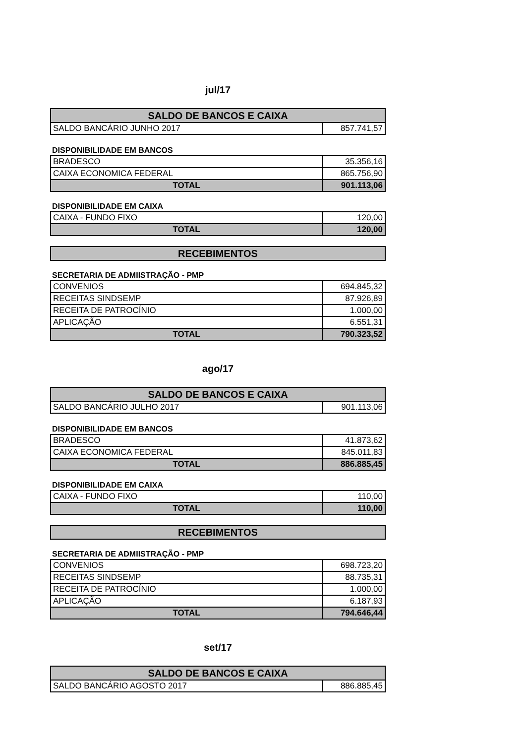jul/17
| SALDO DE BANCOS E CAIXA | |
| --- | --- |
| SALDO BANCÁRIO JUNHO 2017 | 857.741,57 |
DISPONIBILIDADE EM BANCOS
| BRADESCO | 35.356,16 |
| CAIXA ECONOMICA FEDERAL | 865.756,90 |
| TOTAL | 901.113,06 |
DISPONIBILIDADE EM CAIXA
| CAIXA - FUNDO FIXO | 120,00 |
| TOTAL | 120,00 |
| RECEBIMENTOS |
| --- |
SECRETARIA DE ADMIISTRAÇÃO - PMP
| CONVENIOS | 694.845,32 |
| RECEITAS SINDSEMP | 87.926,89 |
| RECEITA DE PATROCÍNIO | 1.000,00 |
| APLICAÇÃO | 6.551,31 |
| TOTAL | 790.323,52 |
ago/17
| SALDO DE BANCOS E CAIXA | |
| --- | --- |
| SALDO BANCÁRIO JULHO 2017 | 901.113,06 |
DISPONIBILIDADE EM BANCOS
| BRADESCO | 41.873,62 |
| CAIXA ECONOMICA FEDERAL | 845.011,83 |
| TOTAL | 886.885,45 |
DISPONIBILIDADE EM CAIXA
| CAIXA - FUNDO FIXO | 110,00 |
| TOTAL | 110,00 |
| RECEBIMENTOS |
| --- |
SECRETARIA DE ADMIISTRAÇÃO - PMP
| CONVENIOS | 698.723,20 |
| RECEITAS SINDSEMP | 88.735,31 |
| RECEITA DE PATROCÍNIO | 1.000,00 |
| APLICAÇÃO | 6.187,93 |
| TOTAL | 794.646,44 |
set/17
| SALDO DE BANCOS E CAIXA | |
| --- | --- |
| SALDO BANCÁRIO AGOSTO 2017 | 886.885,45 |